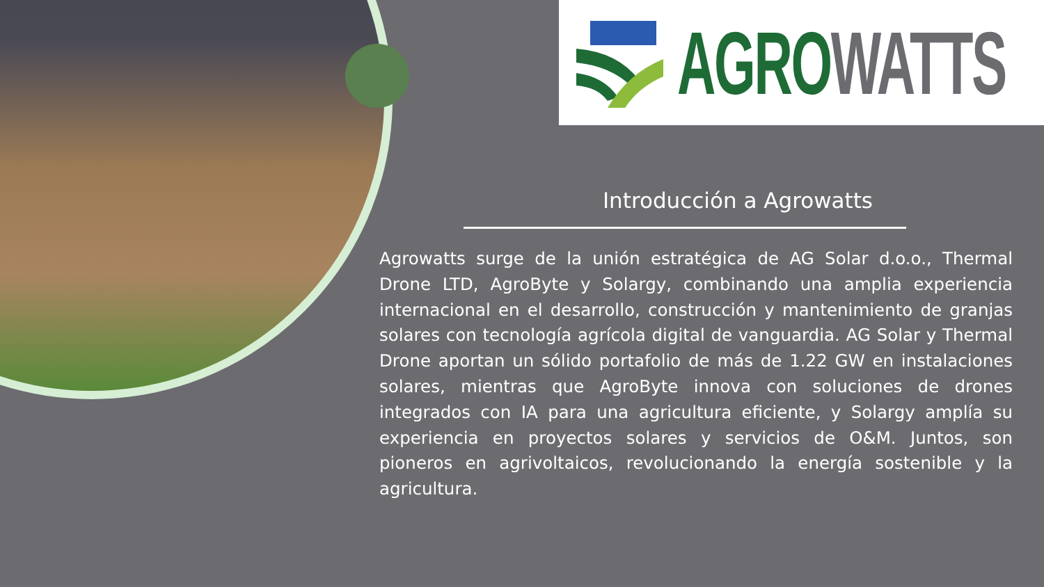AGRO WATTS
Introducción a Agrowatts
Agrowatts surge de la unión estratégica de AG Solar d.o.o., Thermal Drone LTD, AgroByte y Solargy, combinando una amplia experiencia internacional en el desarrollo, construcción y mantenimiento de granjas solares con tecnología agrícola digital de vanguardia. AG Solar y Thermal Drone aportan un sólido portafolio de más de 1.22 GW en instalaciones solares, mientras que AgroByte innova con soluciones de drones integrados con IA para una agricultura eficiente, y Solargy amplía su experiencia en proyectos solares y servicios de O&M. Juntos, son pioneros en agrivoltaicos, revolucionando la energía sostenible y la agricultura.